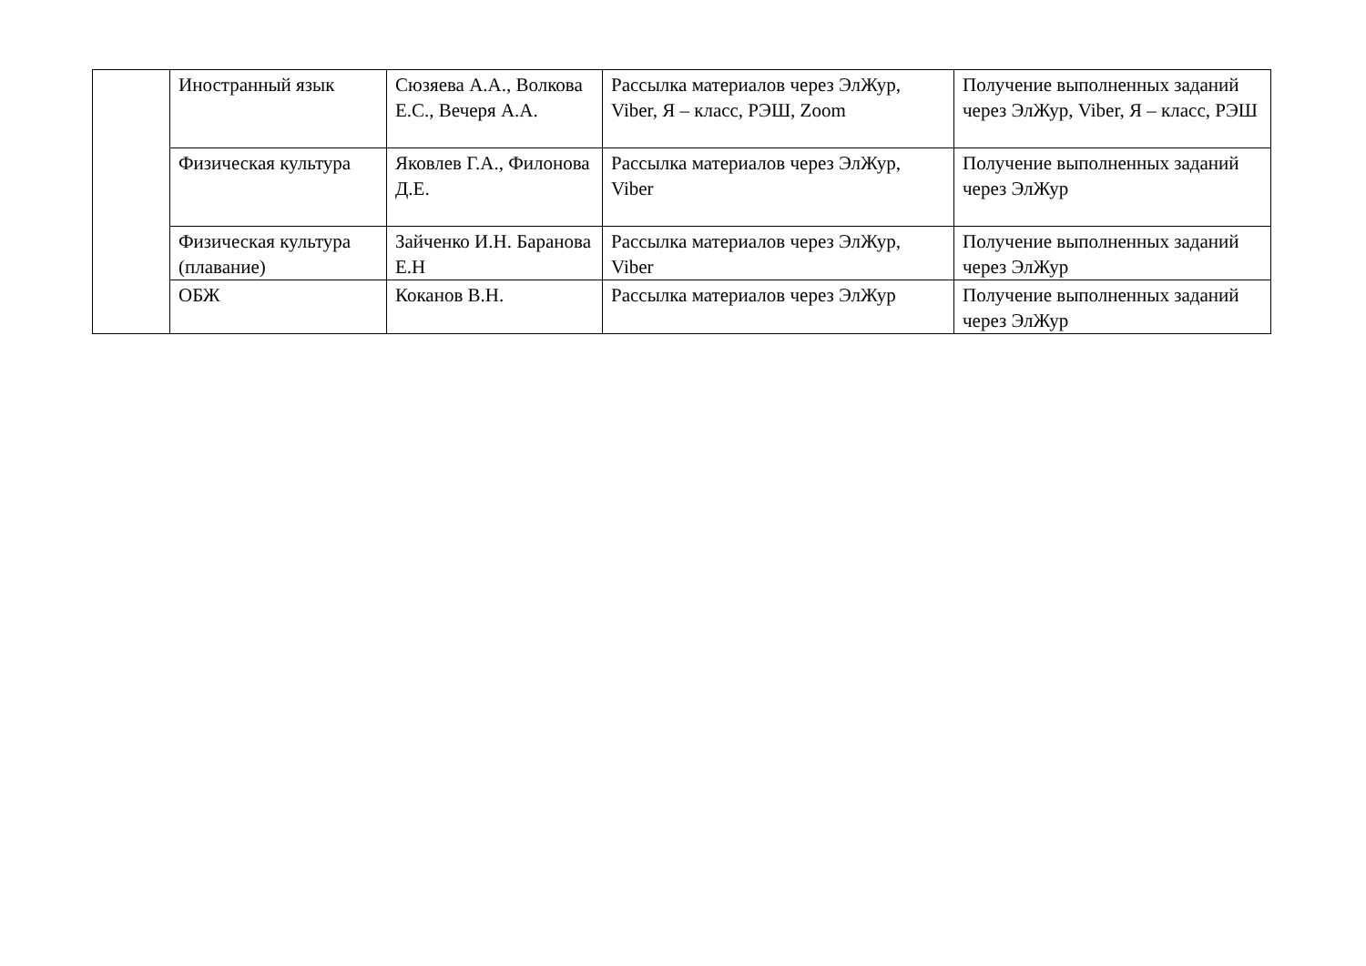| | Иностранный язык | Сюзяева А.А., Волкова Е.С., Вечеря А.А. | Рассылка материалов через ЭлЖур, Viber, Я – класс, РЭШ, Zoom | Получение выполненных заданий через ЭлЖур, Viber, Я – класс, РЭШ |
| | Физическая культура | Яковлев Г.А., Филонова Д.Е. | Рассылка материалов через ЭлЖур, Viber | Получение выполненных заданий через ЭлЖур |
| | Физическая культура (плавание) | Зайченко И.Н. Баранова Е.Н | Рассылка материалов через ЭлЖур, Viber | Получение выполненных заданий через ЭлЖур |
| | ОБЖ | Коканов В.Н. | Рассылка материалов через ЭлЖур | Получение выполненных заданий через ЭлЖур |